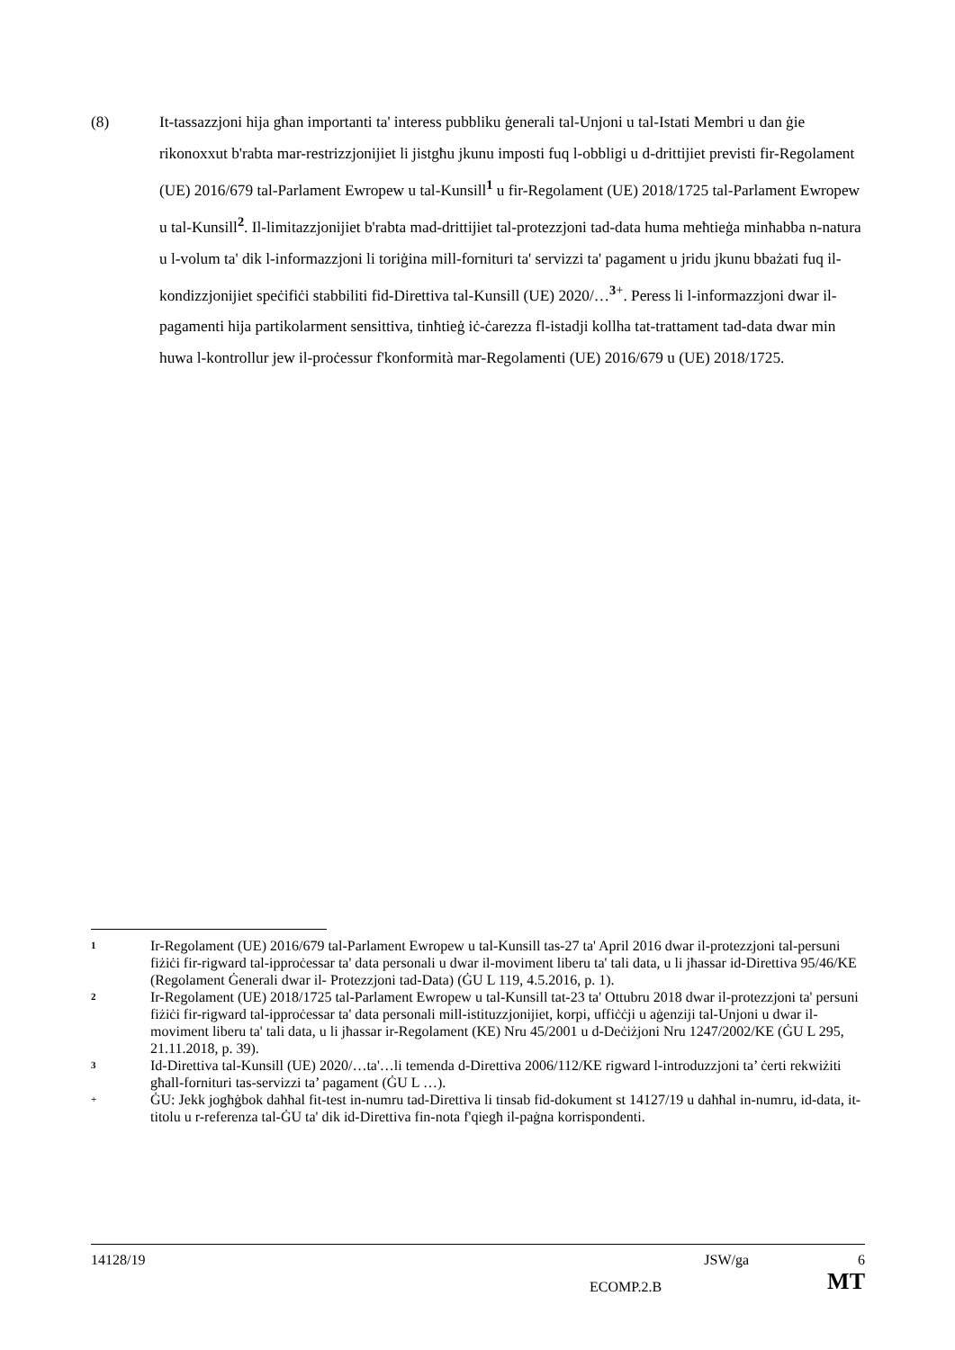(8) It-tassazzjoni hija għan importanti ta' interess pubbliku ġenerali tal-Unjoni u tal-Istati Membri u dan ġie rikonoxxut b'rabta mar-restrizzjonijiet li jistgħu jkunu imposti fuq l-obbligi u d-drittijiet previsti fir-Regolament (UE) 2016/679 tal-Parlament Ewropew u tal-Kunsill<sup>1</sup> u fir-Regolament (UE) 2018/1725 tal-Parlament Ewropew u tal-Kunsill<sup>2</sup>. Il-limitazzjonijiet b'rabta mad-drittijiet tal-protezzjoni tad-data huma meħtieġa minħabba n-natura u l-volum ta' dik l-informazzjoni li toriġina mill-fornituri ta' servizzi ta' pagament u jridu jkunu bbażati fuq il-kondizzjonijiet speċifiċi stabbiliti fid-Direttiva tal-Kunsill (UE) 2020/…<sup>3+</sup>. Peress li l-informazzjoni dwar il-pagamenti hija partikolarment sensittiva, tinħtieġ iċ-ċarezza fl-istadji kollha tat-trattament tad-data dwar min huwa l-kontrollur jew il-proċessur f'konformità mar-Regolamenti (UE) 2016/679 u (UE) 2018/1725.
1
Ir-Regolament (UE) 2016/679 tal-Parlament Ewropew u tal-Kunsill tas-27 ta' April 2016 dwar il-protezzjoni tal-persuni fiżiċi fir-rigward tal-ipproċessar ta' data personali u dwar il-moviment liberu ta' tali data, u li jħassar id-Direttiva 95/46/KE (Regolament Ġenerali dwar il- Protezzjoni tad-Data) (ĠU L 119, 4.5.2016, p. 1).
2
Ir-Regolament (UE) 2018/1725 tal-Parlament Ewropew u tal-Kunsill tat-23 ta' Ottubru 2018 dwar il-protezzjoni ta' persuni fiżiċi fir-rigward tal-ipproċessar ta' data personali mill-istituzzjonijiet, korpi, uffiċċji u aġenziji tal-Unjoni u dwar il-moviment liberu ta' tali data, u li jħassar ir-Regolament (KE) Nru 45/2001 u d-Deċiżjoni Nru 1247/2002/KE (ĠU L 295, 21.11.2018, p. 39).
3
Id-Direttiva tal-Kunsill (UE) 2020/…ta'…li temenda d-Direttiva 2006/112/KE rigward l-introduzzjoni ta’ ċerti rekwiżiti għall-fornituri tas-servizzi ta’ pagament (ĠU L …).
+
ĠU: Jekk jogħġbok daħħal fit-test in-numru tad-Direttiva li tinsab fid-dokument st 14127/19 u daħħal in-numru, id-data, it-titolu u r-referenza tal-ĠU ta' dik id-Direttiva fin-nota f'qiegħ il-paġna korrispondenti.
14128/19 JSW/ga 6
ECOMP.2.B MT